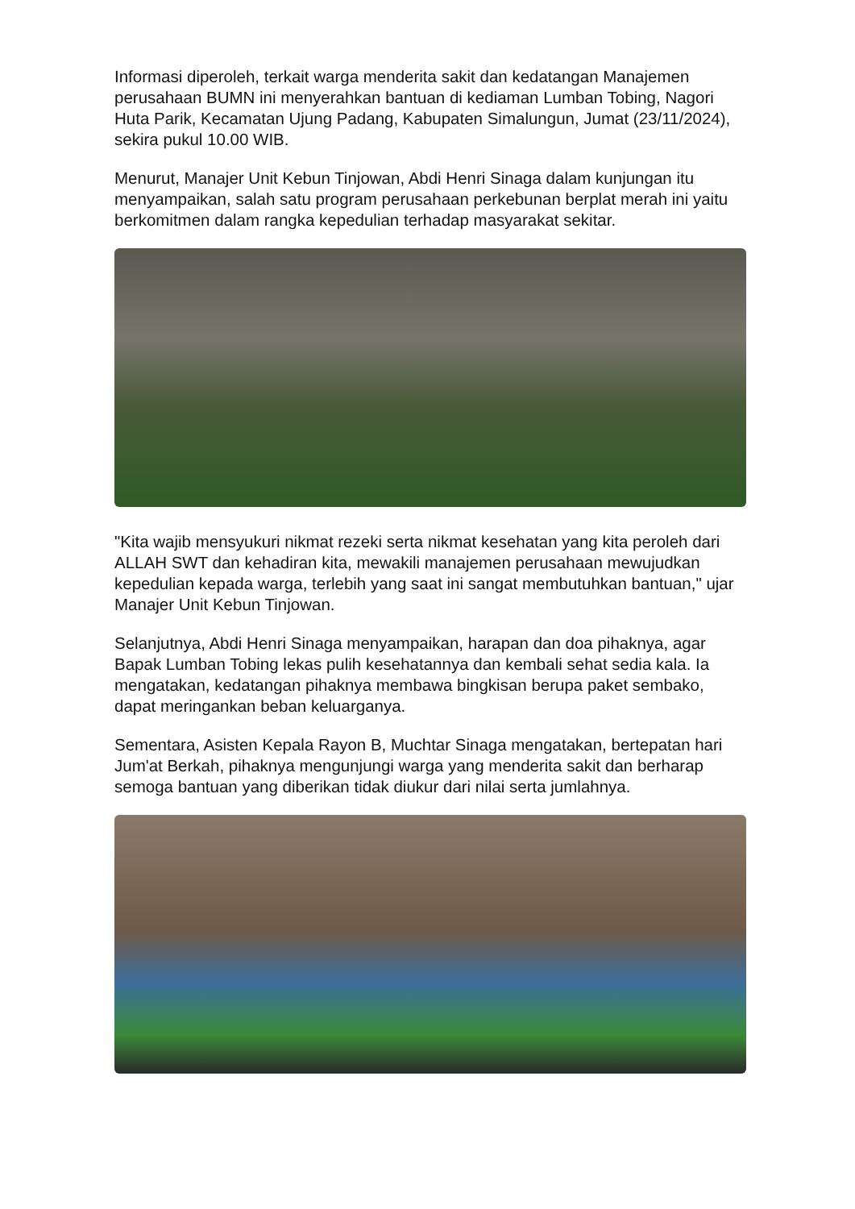Informasi diperoleh, terkait warga menderita sakit dan kedatangan Manajemen perusahaan BUMN ini menyerahkan bantuan di kediaman Lumban Tobing, Nagori Huta Parik, Kecamatan Ujung Padang, Kabupaten Simalungun, Jumat (23/11/2024), sekira pukul 10.00 WIB.
Menurut, Manajer Unit Kebun Tinjowan, Abdi Henri Sinaga dalam kunjungan itu menyampaikan, salah satu program perusahaan perkebunan berplat merah ini yaitu berkomitmen dalam rangka kepedulian terhadap masyarakat sekitar.
"Kita wajib mensyukuri nikmat rezeki serta nikmat kesehatan yang kita peroleh dari ALLAH SWT dan kehadiran kita, mewakili manajemen perusahaan mewujudkan kepedulian kepada warga, terlebih yang saat ini sangat membutuhkan bantuan," ujar Manajer Unit Kebun Tinjowan.
Selanjutnya, Abdi Henri Sinaga menyampaikan, harapan dan doa pihaknya, agar Bapak Lumban Tobing lekas pulih kesehatannya dan kembali sehat sedia kala. Ia mengatakan, kedatangan pihaknya membawa bingkisan berupa paket sembako, dapat meringankan beban keluarganya.
Sementara, Asisten Kepala Rayon B, Muchtar Sinaga mengatakan, bertepatan hari Jum'at Berkah, pihaknya mengunjungi warga yang menderita sakit dan berharap semoga bantuan yang diberikan tidak diukur dari nilai serta jumlahnya.